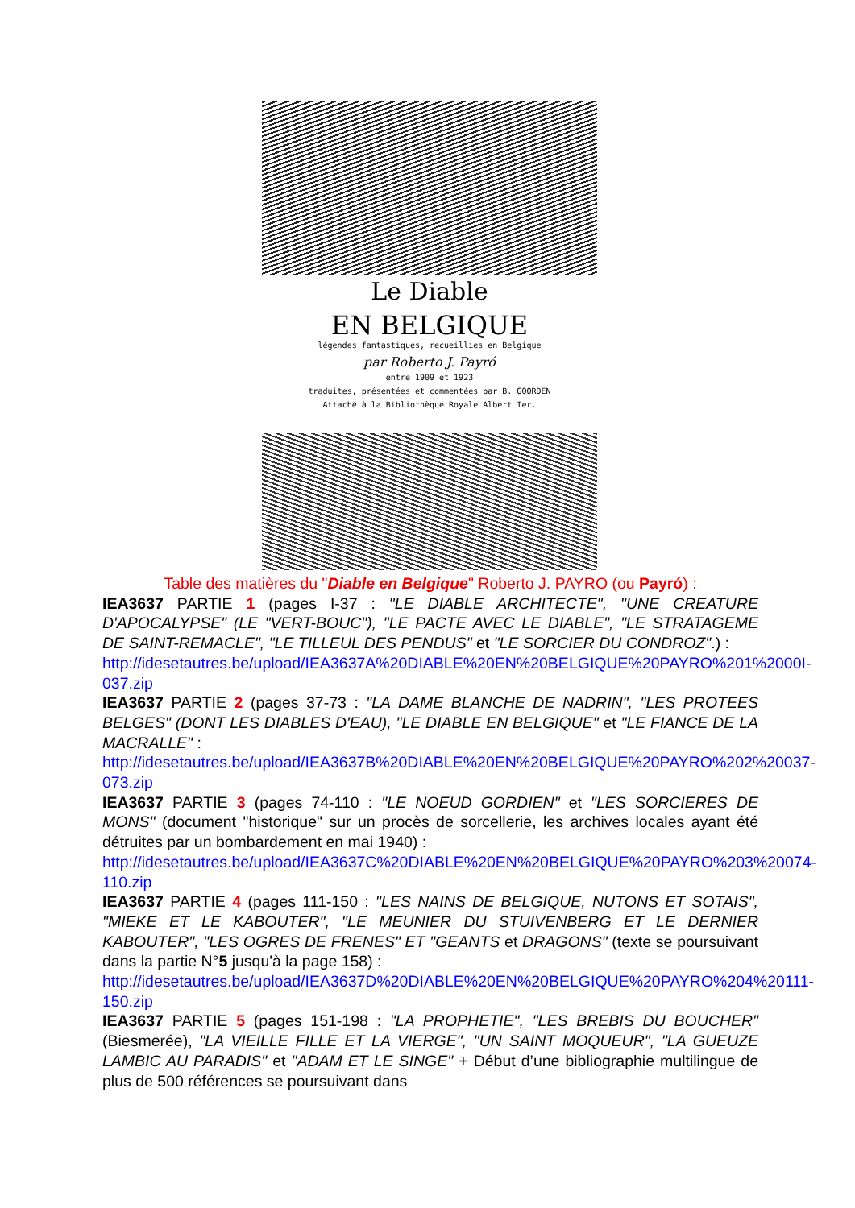Le Diable
EN BELGIQUE
légendes fantastiques, recueillies en Belgique
par Roberto J. Payró
entre 1909 et 1923
traduites, présentées et commentées par B. GOORDEN
Attaché à la Bibliothèque Royale Albert Ier.
Table des matières du "Diable en Belgique" Roberto J. PAYRO (ou Payró) :
IEA3637 PARTIE 1 (pages I-37 : "LE DIABLE ARCHITECTE", "UNE CREATURE D'APOCALYPSE" (LE "VERT-BOUC"), "LE PACTE AVEC LE DIABLE", "LE STRATAGEME DE SAINT-REMACLE", "LE TILLEUL DES PENDUS" et "LE SORCIER DU CONDROZ".) :
http://idesetautres.be/upload/IEA3637A%20DIABLE%20EN%20BELGIQUE%20PAYRO%201%2000I-037.zip
IEA3637 PARTIE 2 (pages 37-73 : "LA DAME BLANCHE DE NADRIN", "LES PROTEES BELGES" (DONT LES DIABLES D'EAU), "LE DIABLE EN BELGIQUE" et "LE FIANCE DE LA MACRALLE" :
http://idesetautres.be/upload/IEA3637B%20DIABLE%20EN%20BELGIQUE%20PAYRO%202%20037-073.zip
IEA3637 PARTIE 3 (pages 74-110 : "LE NOEUD GORDIEN" et "LES SORCIERES DE MONS" (document "historique" sur un procès de sorcellerie, les archives locales ayant été détruites par un bombardement en mai 1940) :
http://idesetautres.be/upload/IEA3637C%20DIABLE%20EN%20BELGIQUE%20PAYRO%203%20074-110.zip
IEA3637 PARTIE 4 (pages 111-150 : "LES NAINS DE BELGIQUE, NUTONS ET SOTAIS", "MIEKE ET LE KABOUTER", "LE MEUNIER DU STUIVENBERG ET LE DERNIER KABOUTER", "LES OGRES DE FRENES" ET "GEANTS et DRAGONS" (texte se poursuivant dans la partie N°5 jusqu'à la page 158) :
http://idesetautres.be/upload/IEA3637D%20DIABLE%20EN%20BELGIQUE%20PAYRO%204%20111-150.zip
IEA3637 PARTIE 5 (pages 151-198 : "LA PROPHETIE", "LES BREBIS DU BOUCHER" (Biesmerée), "LA VIEILLE FILLE ET LA VIERGE", "UN SAINT MOQUEUR", "LA GUEUZE LAMBIC AU PARADIS" et "ADAM ET LE SINGE" + Début d’une bibliographie multilingue de plus de 500 références se poursuivant dans